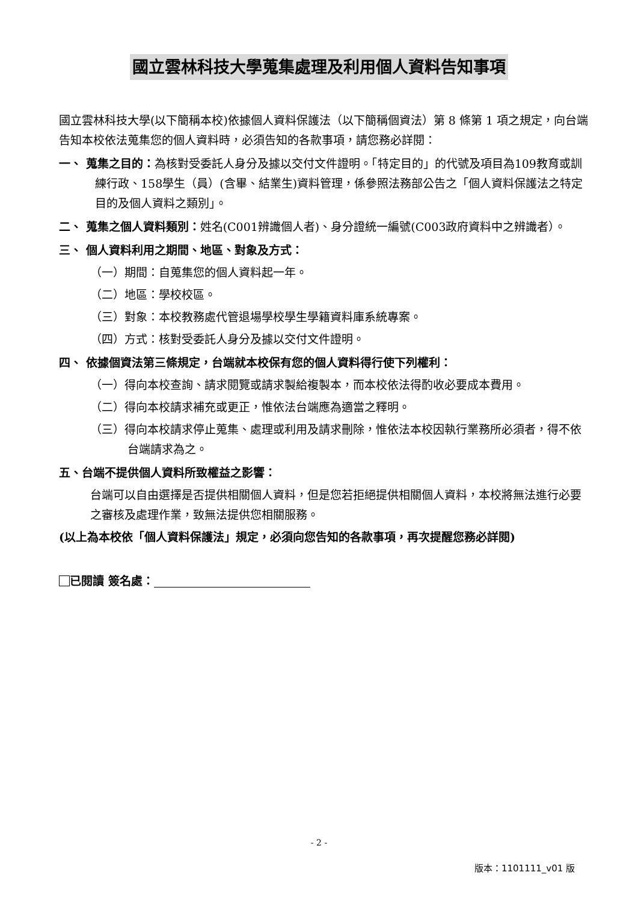國立雲林科技大學蒐集處理及利用個人資料告知事項
國立雲林科技大學(以下簡稱本校)依據個人資料保護法（以下簡稱個資法）第 8 條第 1 項之規定，向台端告知本校依法蒐集您的個人資料時，必須告知的各款事項，請您務必詳閱：
一、 蒐集之目的：為核對受委託人身分及據以交付文件證明。「特定目的」的代號及項目為109教育或訓練行政、158學生（員）(含畢、結業生)資料管理，係參照法務部公告之「個人資料保護法之特定目的及個人資料之類別」。
二、 蒐集之個人資料類別：姓名(C001辨識個人者)、身分證統一編號(C003政府資料中之辨識者）。
三、 個人資料利用之期間、地區、對象及方式：
（一）期間：自蒐集您的個人資料起一年。
（二）地區：學校校區。
（三）對象：本校教務處代管退場學校學生學籍資料庫系統專案。
（四）方式：核對受委託人身分及據以交付文件證明。
四、 依據個資法第三條規定，台端就本校保有您的個人資料得行使下列權利：
（一）得向本校查詢、請求閱覽或請求製給複製本，而本校依法得酌收必要成本費用。
（二）得向本校請求補充或更正，惟依法台端應為適當之釋明。
（三）得向本校請求停止蒐集、處理或利用及請求刪除，惟依法本校因執行業務所必須者，得不依台端請求為之。
五、台端不提供個人資料所致權益之影響：
台端可以自由選擇是否提供相關個人資料，但是您若拒絕提供相關個人資料，本校將無法進行必要之審核及處理作業，致無法提供您相關服務。
(以上為本校依「個人資料保護法」規定，必須向您告知的各款事項，再次提醒您務必詳閱)
已閱讀 簽名處：
- 2 -
版本：1101111_v01 版